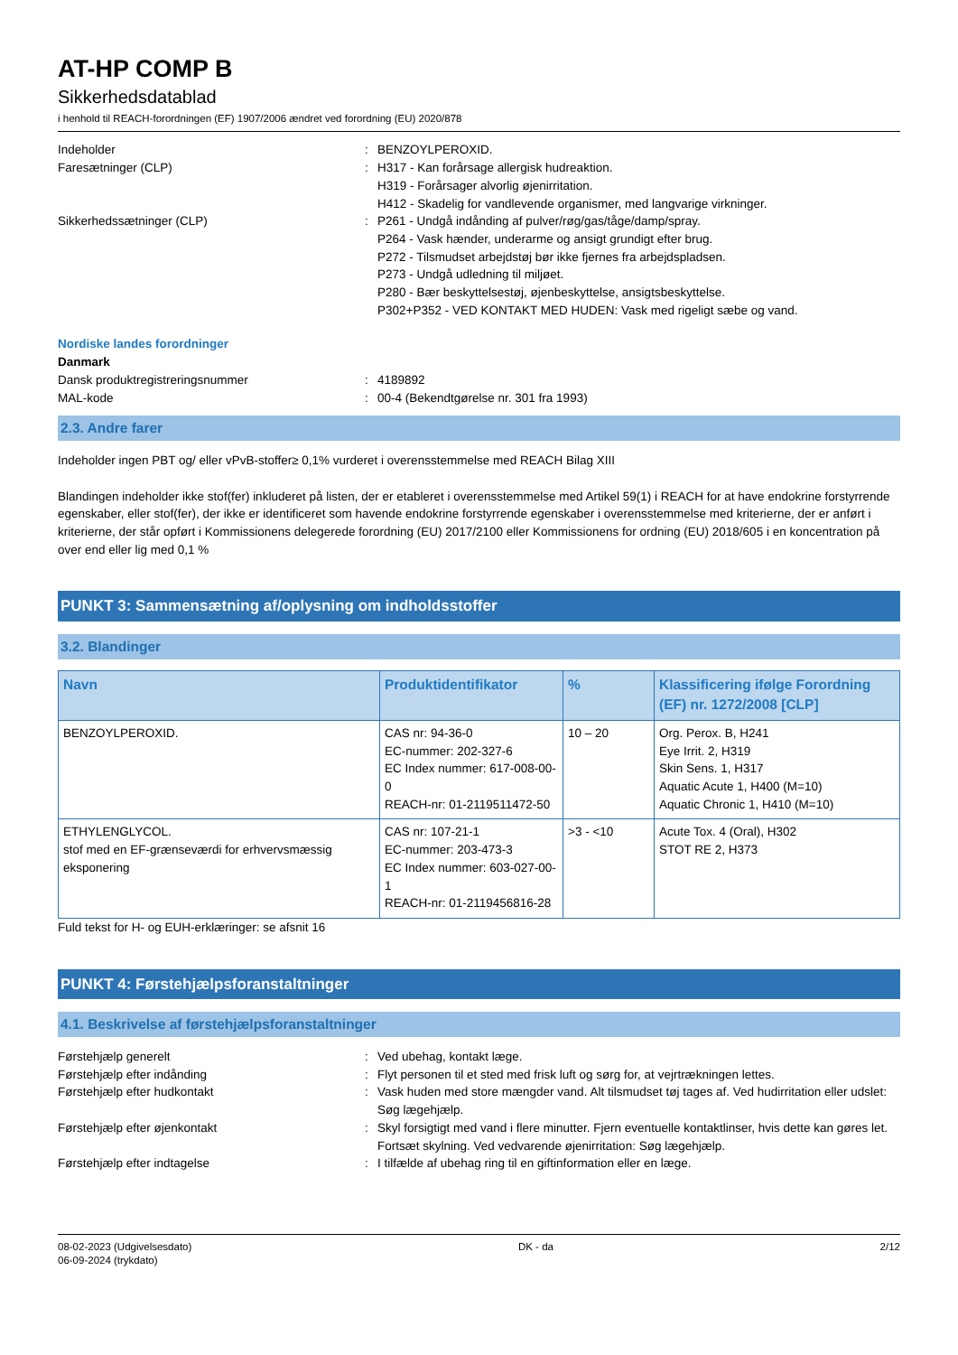AT-HP COMP B
Sikkerhedsdatablad
i henhold til REACH-forordningen (EF) 1907/2006 ændret ved forordning (EU) 2020/878
Indeholder : BENZOYLPEROXID.
Faresætninger (CLP) : H317 - Kan forårsage allergisk hudreaktion.
H319 - Forårsager alvorlig øjenirritation.
H412 - Skadelig for vandlevende organismer, med langvarige virkninger.
Sikkerhedssætninger (CLP) : P261 - Undgå indånding af pulver/røg/gas/tåge/damp/spray.
P264 - Vask hænder, underarme og ansigt grundigt efter brug.
P272 - Tilsmudset arbejdstøj bør ikke fjernes fra arbejdspladsen.
P273 - Undgå udledning til miljøet.
P280 - Bær beskyttelsestøj, øjenbeskyttelse, ansigtsbeskyttelse.
P302+P352 - VED KONTAKT MED HUDEN: Vask med rigeligt sæbe og vand.
Nordiske landes forordninger
Danmark
Dansk produktregistreringsnummer : 4189892
MAL-kode : 00-4 (Bekendtgørelse nr. 301 fra 1993)
2.3. Andre farer
Indeholder ingen PBT og/ eller vPvB-stoffer≥ 0,1% vurderet i overensstemmelse med REACH Bilag XIII
Blandingen indeholder ikke stof(fer) inkluderet på listen, der er etableret i overensstemmelse med Artikel 59(1) i REACH for at have endokrine forstyrrende egenskaber, eller stof(fer), der ikke er identificeret som havende endokrine forstyrrende egenskaber i overensstemmelse med kriterierne, der er anført i kriterierne, der står opført i Kommissionens delegerede forordning (EU) 2017/2100 eller Kommissionens for ordning (EU) 2018/605 i en koncentration på over end eller lig med 0,1 %
PUNKT 3: Sammensætning af/oplysning om indholdsstoffer
3.2. Blandinger
| Navn | Produktidentifikator | % | Klassificering ifølge Forordning (EF) nr. 1272/2008 [CLP] |
| --- | --- | --- | --- |
| BENZOYLPEROXID. | CAS nr: 94-36-0 EC-nummer: 202-327-6 EC Index nummer: 617-008-00-0 REACH-nr: 01-2119511472-50 | 10 – 20 | Org. Perox. B, H241 Eye Irrit. 2, H319 Skin Sens. 1, H317 Aquatic Acute 1, H400 (M=10) Aquatic Chronic 1, H410 (M=10) |
| ETHYLENGLYCOL. stof med en EF-grænseværdi for erhvervsmæssig eksponering | CAS nr: 107-21-1 EC-nummer: 203-473-3 EC Index nummer: 603-027-00-1 REACH-nr: 01-2119456816-28 | >3 - <10 | Acute Tox. 4 (Oral), H302 STOT RE 2, H373 |
Fuld tekst for H- og EUH-erklæringer: se afsnit 16
PUNKT 4: Førstehjælpsforanstaltninger
4.1. Beskrivelse af førstehjælpsforanstaltninger
Førstehjælp generelt : Ved ubehag, kontakt læge.
Førstehjælp efter indånding : Flyt personen til et sted med frisk luft og sørg for, at vejrtrækningen lettes.
Førstehjælp efter hudkontakt : Vask huden med store mængder vand. Alt tilsmudset tøj tages af. Ved hudirritation eller udslet: Søg lægehjælp.
Førstehjælp efter øjenkontakt : Skyl forsigtigt med vand i flere minutter. Fjern eventuelle kontaktlinser, hvis dette kan gøres let. Fortsæt skylning. Ved vedvarende øjenirritation: Søg lægehjælp.
Førstehjælp efter indtagelse : I tilfælde af ubehag ring til en giftinformation eller en læge.
08-02-2023 (Udgivelsesdato)
06-09-2024 (trykdato)
DK - da 2/12